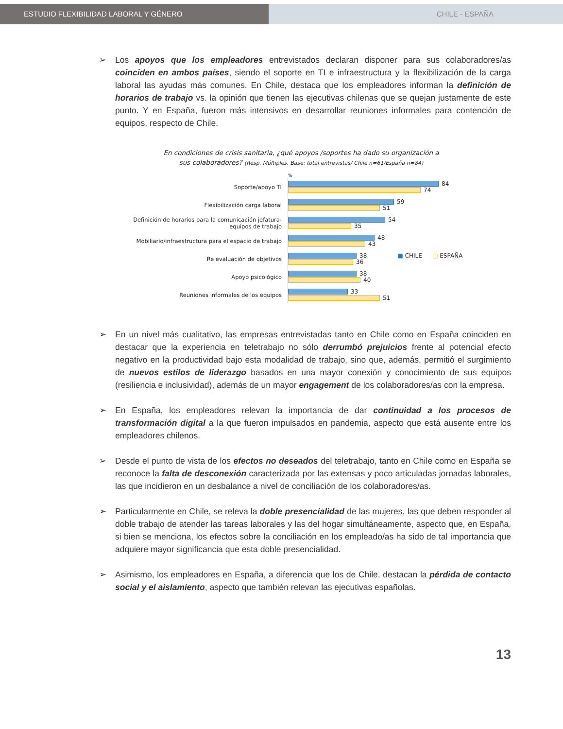ESTUDIO FLEXIBILIDAD LABORAL Y GÉNERO CHILE - ESPAÑA
➢ Los apoyos que los empleadores entrevistados declaran disponer para sus colaboradores/as coinciden en ambos países, siendo el soporte en TI e infraestructura y la flexibilización de la carga laboral las ayudas más comunes. En Chile, destaca que los empleadores informan la definición de horarios de trabajo vs. la opinión que tienen las ejecutivas chilenas que se quejan justamente de este punto. Y en España, fueron más intensivos en desarrollar reuniones informales para contención de equipos, respecto de Chile.
En condiciones de crisis sanitaria, ¿qué apoyos /soportes ha dado su organización a
sus colaboradores? (Resp. Múltiples. Base: total entrevistas/ Chile n=61/España n=84)
%
Soporte/apoyo TI
84
74
Flexibilización carga laboral
59
51
Definición de horarios para la comunicación jefatura-equipos de trabajo
54
35
Mobiliario/infraestructura para el espacio de trabajo
48
43
Re evaluación de objetivos
38 ■ CHILE □ ESPAÑA
36
Apoyo psicológico
38
40
Reuniones informales de los equipos
33
51
➢ En un nivel más cualitativo, las empresas entrevistadas tanto en Chile como en España coinciden en destacar que la experiencia en teletrabajo no sólo derrumbó prejuicios frente al potencial efecto negativo en la productividad bajo esta modalidad de trabajo, sino que, además, permitió el surgimiento de nuevos estilos de liderazgo basados en una mayor conexión y conocimiento de sus equipos (resiliencia e inclusividad), además de un mayor engagement de los colaboradores/as con la empresa.
➢ En España, los empleadores relevan la importancia de dar continuidad a los procesos de transformación digital a la que fueron impulsados en pandemia, aspecto que está ausente entre los empleadores chilenos.
➢ Desde el punto de vista de los efectos no deseados del teletrabajo, tanto en Chile como en España se reconoce la falta de desconexión caracterizada por las extensas y poco articuladas jornadas laborales, las que incidieron en un desbalance a nivel de conciliación de los colaboradores/as.
➢ Particularmente en Chile, se releva la doble presencialidad de las mujeres, las que deben responder al doble trabajo de atender las tareas laborales y las del hogar simultáneamente, aspecto que, en España, si bien se menciona, los efectos sobre la conciliación en los empleado/as ha sido de tal importancia que adquiere mayor significancia que esta doble presencialidad.
➢ Asimismo, los empleadores en España, a diferencia que los de Chile, destacan la pérdida de contacto social y el aislamiento, aspecto que también relevan las ejecutivas españolas.
13